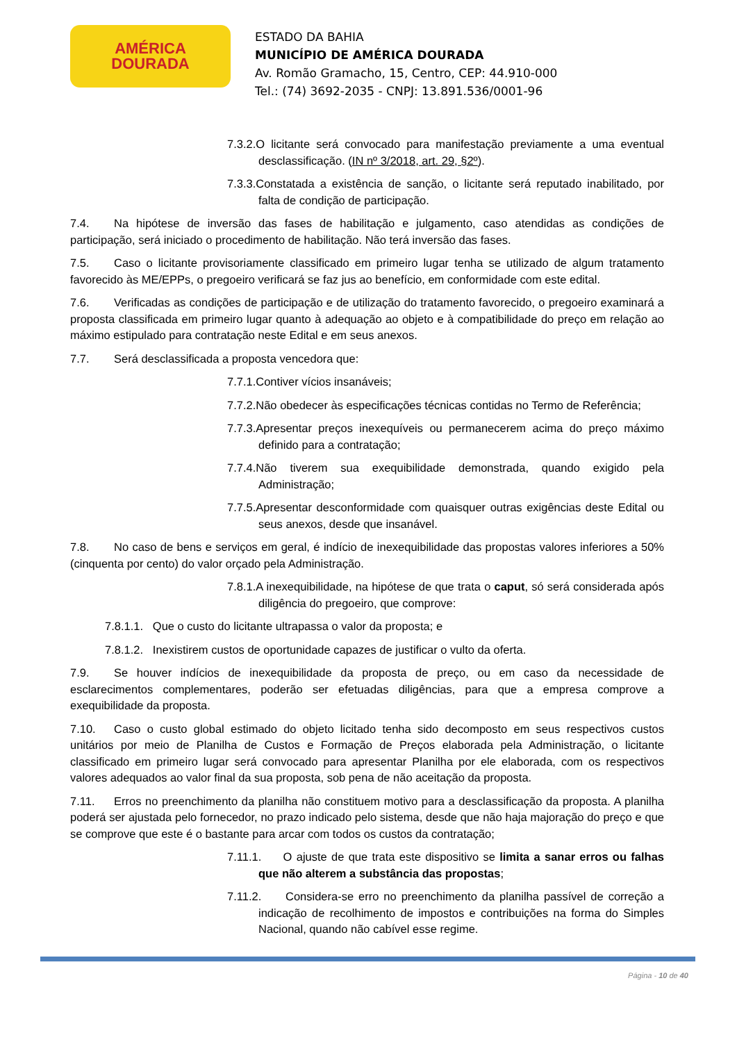AMÉRICA
DOURADA
ESTADO DA BAHIA
MUNICÍPIO DE AMÉRICA DOURADA
Av. Romão Gramacho, 15, Centro, CEP: 44.910-000
Tel.: (74) 3692-2035 - CNPJ: 13.891.536/0001-96
7.3.2.O licitante será convocado para manifestação previamente a uma eventual desclassificação. (IN nº 3/2018, art. 29, §2º).
7.3.3.Constatada a existência de sanção, o licitante será reputado inabilitado, por falta de condição de participação.
7.4. Na hipótese de inversão das fases de habilitação e julgamento, caso atendidas as condições de participação, será iniciado o procedimento de habilitação. Não terá inversão das fases.
7.5. Caso o licitante provisoriamente classificado em primeiro lugar tenha se utilizado de algum tratamento favorecido às ME/EPPs, o pregoeiro verificará se faz jus ao benefício, em conformidade com este edital.
7.6. Verificadas as condições de participação e de utilização do tratamento favorecido, o pregoeiro examinará a proposta classificada em primeiro lugar quanto à adequação ao objeto e à compatibilidade do preço em relação ao máximo estipulado para contratação neste Edital e em seus anexos.
7.7. Será desclassificada a proposta vencedora que:
7.7.1.Contiver vícios insanáveis;
7.7.2.Não obedecer às especificações técnicas contidas no Termo de Referência;
7.7.3.Apresentar preços inexequíveis ou permanecerem acima do preço máximo definido para a contratação;
7.7.4.Não tiverem sua exequibilidade demonstrada, quando exigido pela Administração;
7.7.5.Apresentar desconformidade com quaisquer outras exigências deste Edital ou seus anexos, desde que insanável.
7.8. No caso de bens e serviços em geral, é indício de inexequibilidade das propostas valores inferiores a 50% (cinquenta por cento) do valor orçado pela Administração.
7.8.1.A inexequibilidade, na hipótese de que trata o caput, só será considerada após diligência do pregoeiro, que comprove:
7.8.1.1. Que o custo do licitante ultrapassa o valor da proposta; e
7.8.1.2. Inexistirem custos de oportunidade capazes de justificar o vulto da oferta.
7.9. Se houver indícios de inexequibilidade da proposta de preço, ou em caso da necessidade de esclarecimentos complementares, poderão ser efetuadas diligências, para que a empresa comprove a exequibilidade da proposta.
7.10. Caso o custo global estimado do objeto licitado tenha sido decomposto em seus respectivos custos unitários por meio de Planilha de Custos e Formação de Preços elaborada pela Administração, o licitante classificado em primeiro lugar será convocado para apresentar Planilha por ele elaborada, com os respectivos valores adequados ao valor final da sua proposta, sob pena de não aceitação da proposta.
7.11. Erros no preenchimento da planilha não constituem motivo para a desclassificação da proposta. A planilha poderá ser ajustada pelo fornecedor, no prazo indicado pelo sistema, desde que não haja majoração do preço e que se comprove que este é o bastante para arcar com todos os custos da contratação;
7.11.1. O ajuste de que trata este dispositivo se limita a sanar erros ou falhas que não alterem a substância das propostas;
7.11.2. Considera-se erro no preenchimento da planilha passível de correção a indicação de recolhimento de impostos e contribuições na forma do Simples Nacional, quando não cabível esse regime.
Página - 10 de 40